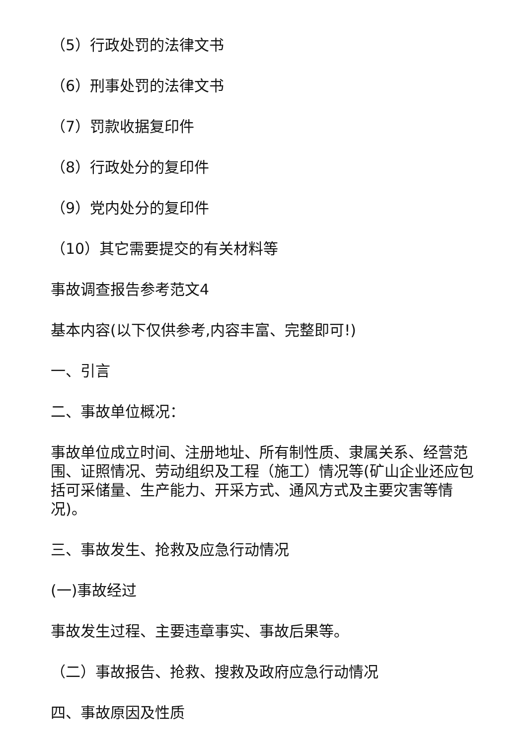（5）行政处罚的法律文书
（6）刑事处罚的法律文书
（7）罚款收据复印件
（8）行政处分的复印件
（9）党内处分的复印件
（10）其它需要提交的有关材料等
事故调查报告参考范文4
基本内容(以下仅供参考,内容丰富、完整即可!)
一、引言
二、事故单位概况：
事故单位成立时间、注册地址、所有制性质、隶属关系、经营范围、证照情况、劳动组织及工程（施工）情况等(矿山企业还应包括可采储量、生产能力、开采方式、通风方式及主要灾害等情况)。
三、事故发生、抢救及应急行动情况
(一)事故经过
事故发生过程、主要违章事实、事故后果等。
（二）事故报告、抢救、搜救及政府应急行动情况
四、事故原因及性质